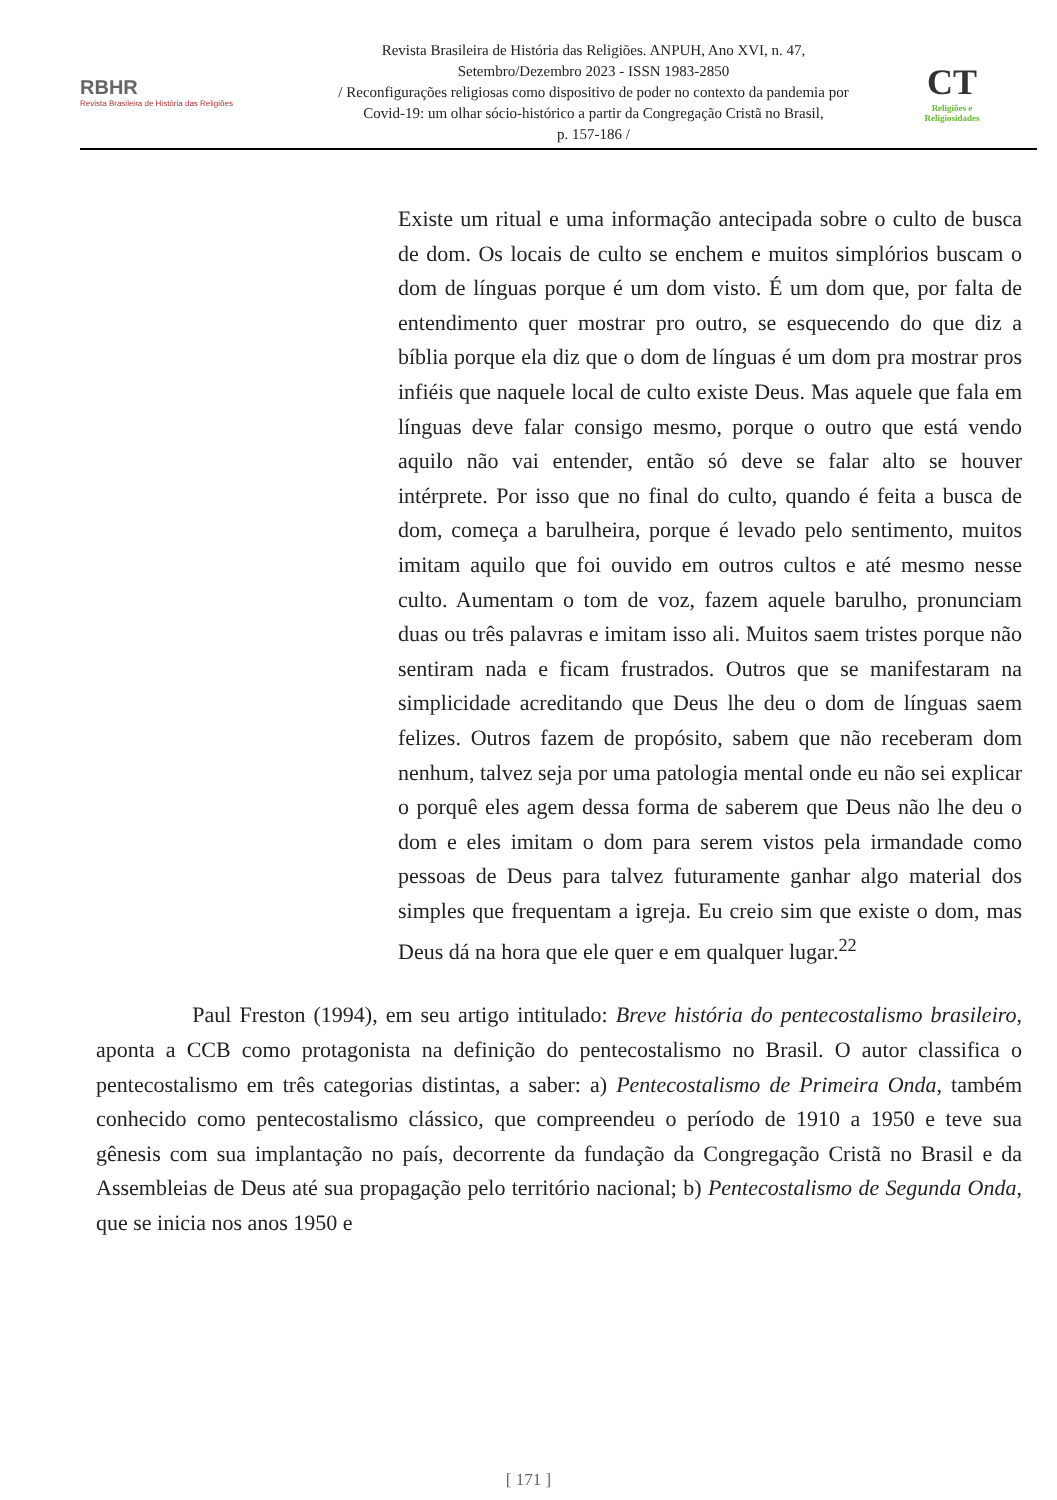RBHR
Revista Brasileira de História das Religiões
Revista Brasileira de História das Religiões. ANPUH, Ano XVI, n. 47,
Setembro/Dezembro 2023 - ISSN 1983-2850
/ Reconfigurações religiosas como dispositivo de poder no contexto da pandemia por
Covid-19: um olhar sócio-histórico a partir da Congregação Cristã no Brasil,
p. 157-186 /
CT
Religiões e Religiosidades
Existe um ritual e uma informação antecipada sobre o culto de busca de dom. Os locais de culto se enchem e muitos simplórios buscam o dom de línguas porque é um dom visto. É um dom que, por falta de entendimento quer mostrar pro outro, se esquecendo do que diz a bíblia porque ela diz que o dom de línguas é um dom pra mostrar pros infiéis que naquele local de culto existe Deus. Mas aquele que fala em línguas deve falar consigo mesmo, porque o outro que está vendo aquilo não vai entender, então só deve se falar alto se houver intérprete. Por isso que no final do culto, quando é feita a busca de dom, começa a barulheira, porque é levado pelo sentimento, muitos imitam aquilo que foi ouvido em outros cultos e até mesmo nesse culto. Aumentam o tom de voz, fazem aquele barulho, pronunciam duas ou três palavras e imitam isso ali. Muitos saem tristes porque não sentiram nada e ficam frustrados. Outros que se manifestaram na simplicidade acreditando que Deus lhe deu o dom de línguas saem felizes. Outros fazem de propósito, sabem que não receberam dom nenhum, talvez seja por uma patologia mental onde eu não sei explicar o porquê eles agem dessa forma de saberem que Deus não lhe deu o dom e eles imitam o dom para serem vistos pela irmandade como pessoas de Deus para talvez futuramente ganhar algo material dos simples que frequentam a igreja. Eu creio sim que existe o dom, mas Deus dá na hora que ele quer e em qualquer lugar.<sup>22</sup>
Paul Freston (1994), em seu artigo intitulado: Breve história do pentecostalismo brasileiro, aponta a CCB como protagonista na definição do pentecostalismo no Brasil. O autor classifica o pentecostalismo em três categorias distintas, a saber: a) Pentecostalismo de Primeira Onda, também conhecido como pentecostalismo clássico, que compreendeu o período de 1910 a 1950 e teve sua gênesis com sua implantação no país, decorrente da fundação da Congregação Cristã no Brasil e da Assembleias de Deus até sua propagação pelo território nacional; b) Pentecostalismo de Segunda Onda, que se inicia nos anos 1950 e
[ 171 ]